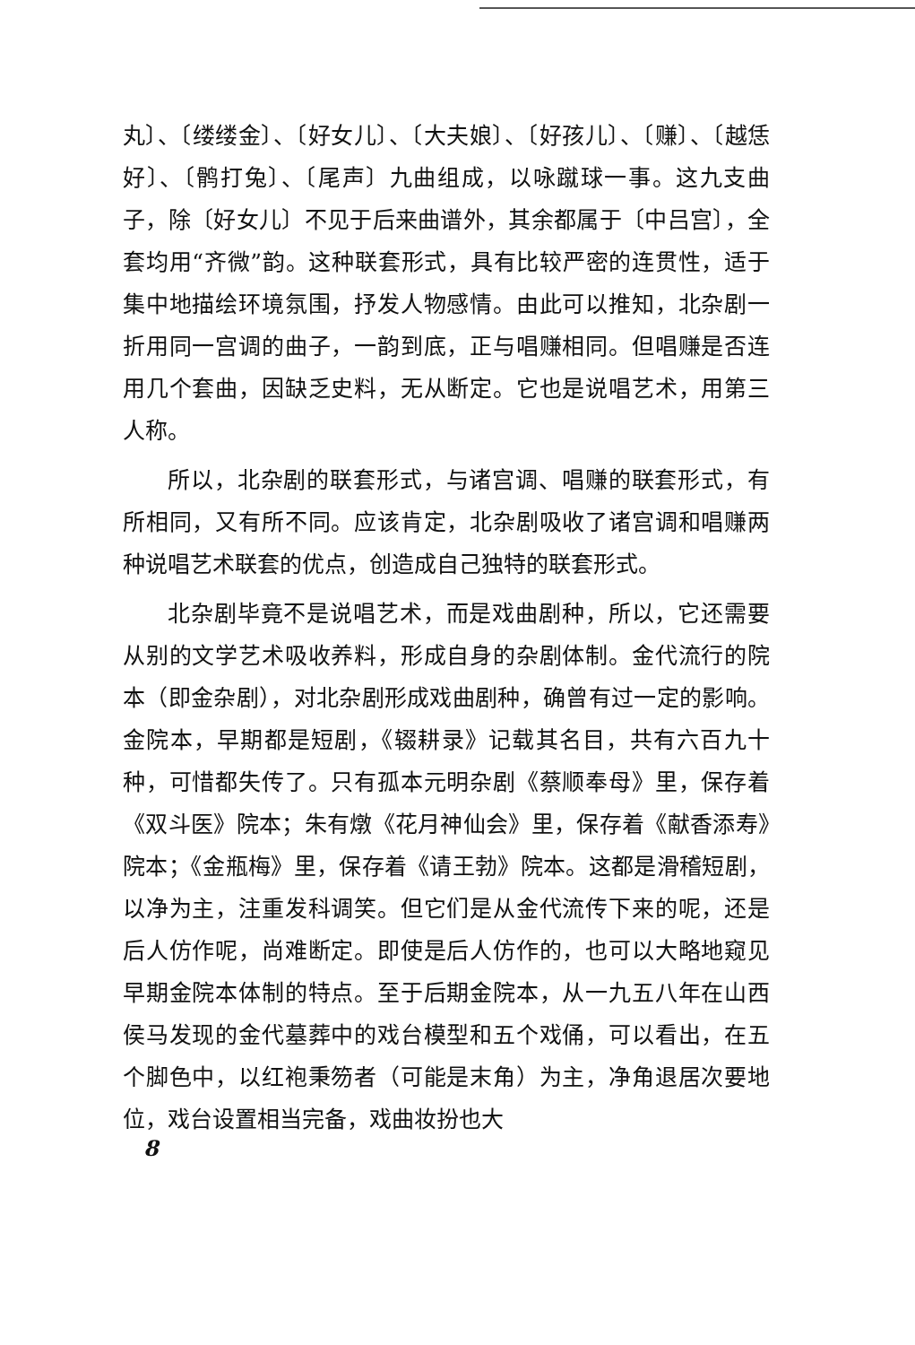丸〕、〔缕缕金〕、〔好女儿〕、〔大夫娘〕、〔好孩儿〕、〔赚〕、〔越恁好〕、〔鹘打兔〕、〔尾声〕九曲组成，以咏蹴球一事。这九支曲子，除〔好女儿〕不见于后来曲谱外，其余都属于〔中吕宫〕，全套均用“齐微”韵。这种联套形式，具有比较严密的连贯性，适于集中地描绘环境氛围，抒发人物感情。由此可以推知，北杂剧一折用同一宫调的曲子，一韵到底，正与唱赚相同。但唱赚是否连用几个套曲，因缺乏史料，无从断定。它也是说唱艺术，用第三人称。
所以，北杂剧的联套形式，与诸宫调、唱赚的联套形式，有所相同，又有所不同。应该肯定，北杂剧吸收了诸宫调和唱赚两种说唱艺术联套的优点，创造成自己独特的联套形式。
北杂剧毕竟不是说唱艺术，而是戏曲剧种，所以，它还需要从别的文学艺术吸收养料，形成自身的杂剧体制。金代流行的院本（即金杂剧），对北杂剧形成戏曲剧种，确曾有过一定的影响。金院本，早期都是短剧，《辍耕录》记载其名目，共有六百九十种，可惜都失传了。只有孤本元明杂剧《蔡顺奉母》里，保存着《双斗医》院本；朱有燉《花月神仙会》里，保存着《献香添寿》院本；《金瓶梅》里，保存着《请王勃》院本。这都是滑稽短剧，以净为主，注重发科调笑。但它们是从金代流传下来的呢，还是后人仿作呢，尚难断定。即使是后人仿作的，也可以大略地窥见早期金院本体制的特点。至于后期金院本，从一九五八年在山西侯马发现的金代墓葬中的戏台模型和五个戏俑，可以看出，在五个脚色中，以红袍秉笏者（可能是末角）为主，净角退居次要地位，戏台设置相当完备，戏曲妆扮也大
8